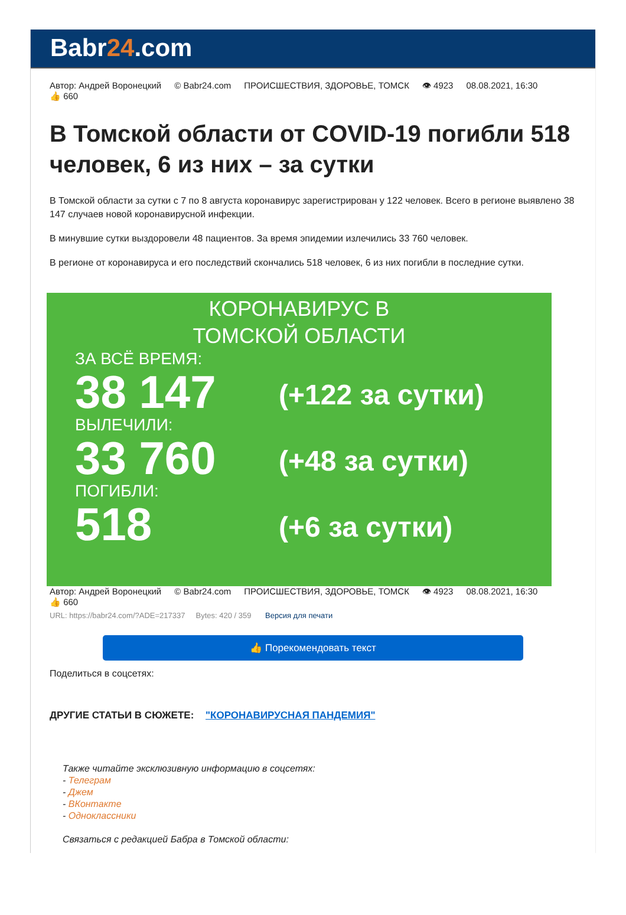Babr24.com
Автор: Андрей Воронецкий © Babr24.com ПРОИСШЕСТВИЯ, ЗДОРОВЬЕ, ТОМСК 👁 4923 08.08.2021, 16:30
👍 660
В Томской области от COVID-19 погибли 518 человек, 6 из них – за сутки
В Томской области за сутки с 7 по 8 августа коронавирус зарегистрирован у 122 человек. Всего в регионе выявлено 38 147 случаев новой коронавирусной инфекции.
В минувшие сутки выздоровели 48 пациентов. За время эпидемии излечились 33 760 человек.
В регионе от коронавируса и его последствий скончались 518 человек, 6 из них погибли в последние сутки.
КОРОНАВИРУС В
ТОМСКОЙ ОБЛАСТИ
ЗА ВСЁ ВРЕМЯ:
38 147
(+122 за сутки)
ВЫЛЕЧИЛИ:
33 760
(+48 за сутки)
ПОГИБЛИ:
518
(+6 за сутки)
Автор: Андрей Воронецкий © Babr24.com ПРОИСШЕСТВИЯ, ЗДОРОВЬЕ, ТОМСК 👁 4923 08.08.2021, 16:30
👍 660
URL: https://babr24.com/?ADE=217337 Bytes: 420 / 359 Версия для печати
👍 Порекомендовать текст
Поделиться в соцсетях:
ДРУГИЕ СТАТЬИ В СЮЖЕТЕ: "КОРОНАВИРУСНАЯ ПАНДЕМИЯ"
Также читайте эксклюзивную информацию в соцсетях:
- Телеграм
- Джем
- ВКонтакте
- Одноклассники
Связаться с редакцией Бабра в Томской области: